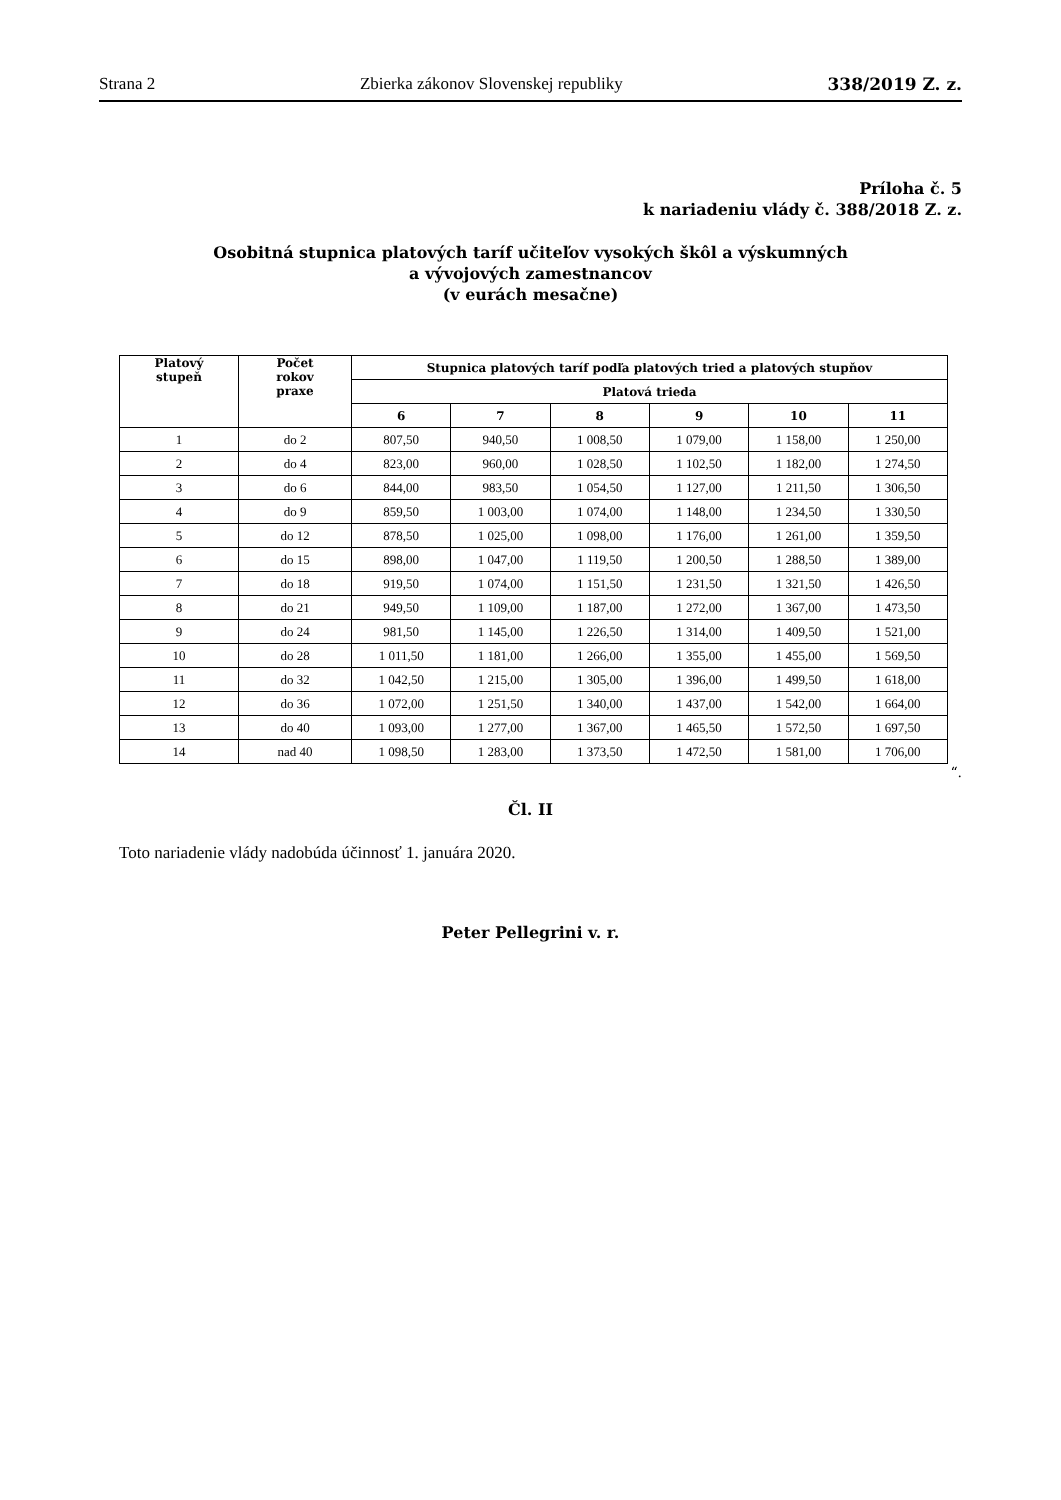Strana 2 Zbierka zákonov Slovenskej republiky 338/2019 Z. z.
Príloha č. 5
k nariadeniu vlády č. 388/2018 Z. z.
Osobitná stupnica platových taríf učiteľov vysokých škôl a výskumných
a vývojových zamestnancov
(v eurách mesačne)
| Platový stupeň | Počet rokov praxe | Stupnica platových taríf podľa platových tried a platových stupňov | | | | | |
| --- | --- | --- | --- | --- | --- | --- | --- |
| | | Platová trieda | | | | | |
| | | 6 | 7 | 8 | 9 | 10 | 11 |
| 1 | do 2 | 807,50 | 940,50 | 1 008,50 | 1 079,00 | 1 158,00 | 1 250,00 |
| 2 | do 4 | 823,00 | 960,00 | 1 028,50 | 1 102,50 | 1 182,00 | 1 274,50 |
| 3 | do 6 | 844,00 | 983,50 | 1 054,50 | 1 127,00 | 1 211,50 | 1 306,50 |
| 4 | do 9 | 859,50 | 1 003,00 | 1 074,00 | 1 148,00 | 1 234,50 | 1 330,50 |
| 5 | do 12 | 878,50 | 1 025,00 | 1 098,00 | 1 176,00 | 1 261,00 | 1 359,50 |
| 6 | do 15 | 898,00 | 1 047,00 | 1 119,50 | 1 200,50 | 1 288,50 | 1 389,00 |
| 7 | do 18 | 919,50 | 1 074,00 | 1 151,50 | 1 231,50 | 1 321,50 | 1 426,50 |
| 8 | do 21 | 949,50 | 1 109,00 | 1 187,00 | 1 272,00 | 1 367,00 | 1 473,50 |
| 9 | do 24 | 981,50 | 1 145,00 | 1 226,50 | 1 314,00 | 1 409,50 | 1 521,00 |
| 10 | do 28 | 1 011,50 | 1 181,00 | 1 266,00 | 1 355,00 | 1 455,00 | 1 569,50 |
| 11 | do 32 | 1 042,50 | 1 215,00 | 1 305,00 | 1 396,00 | 1 499,50 | 1 618,00 |
| 12 | do 36 | 1 072,00 | 1 251,50 | 1 340,00 | 1 437,00 | 1 542,00 | 1 664,00 |
| 13 | do 40 | 1 093,00 | 1 277,00 | 1 367,00 | 1 465,50 | 1 572,50 | 1 697,50 |
| 14 | nad 40 | 1 098,50 | 1 283,00 | 1 373,50 | 1 472,50 | 1 581,00 | 1 706,00 |
“.
Čl. II
Toto nariadenie vlády nadobúda účinnosť 1. januára 2020.
Peter Pellegrini v. r.